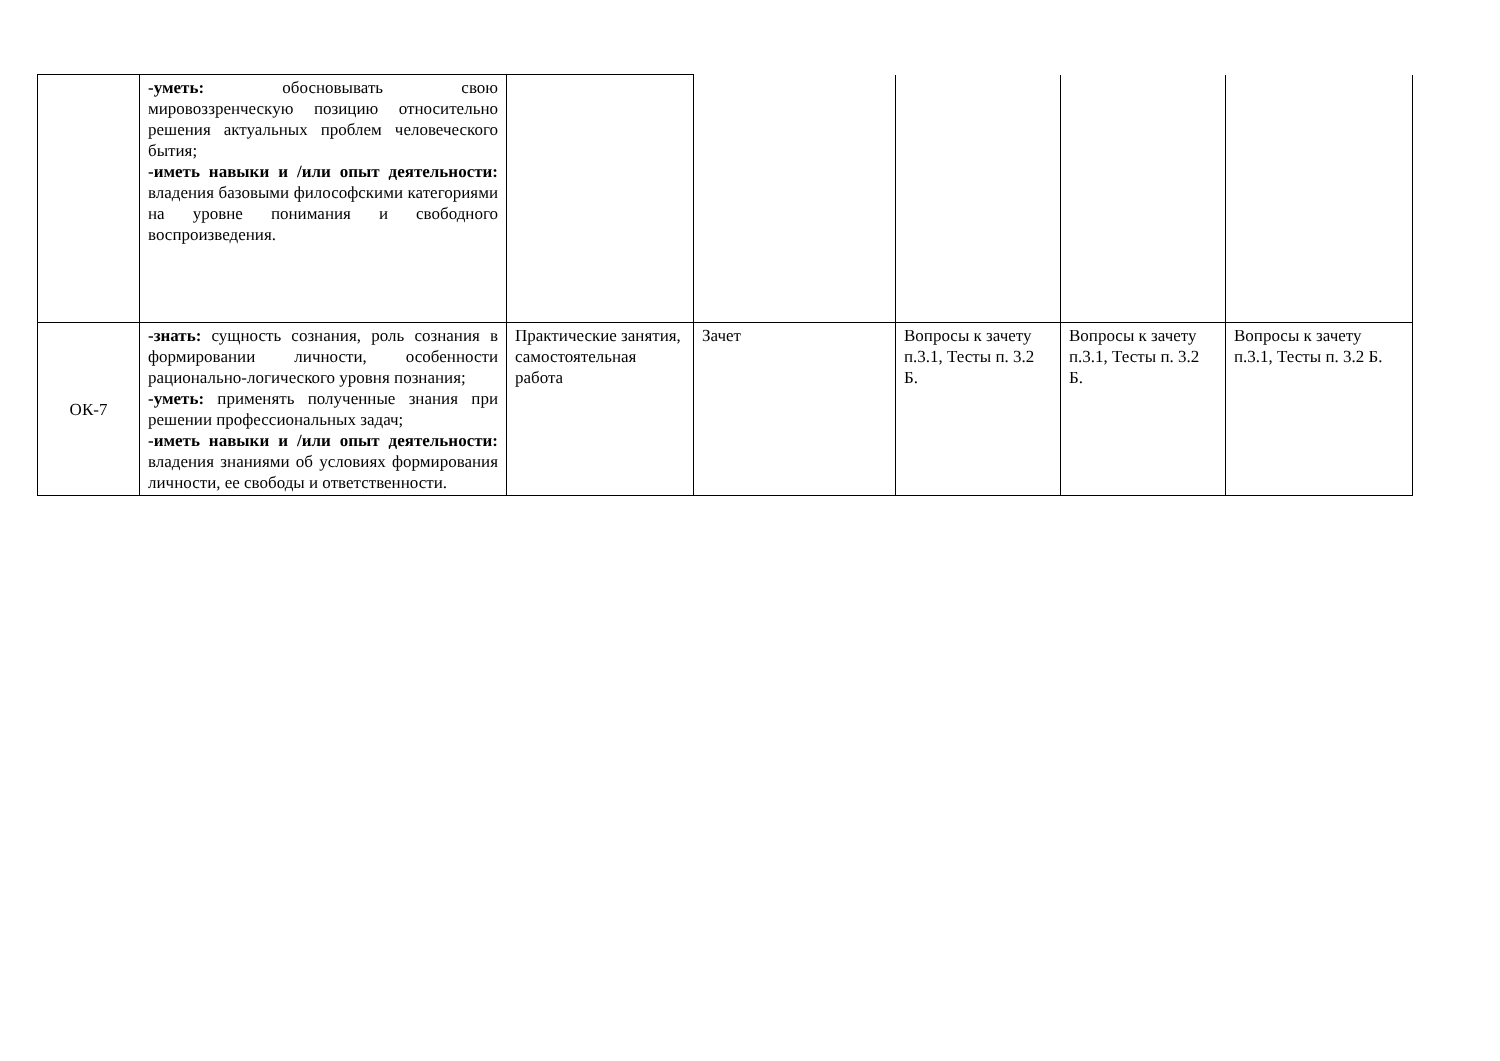| | -уметь: обосновывать свою мировоззренческую позицию относительно решения актуальных проблем человеческого бытия; -иметь навыки и /или опыт деятельности: владения базовыми философскими категориями на уровне понимания и свободного воспроизведения. | | | | | |
| ОК-7 | -знать: сущность сознания, роль сознания в формировании личности, особенности рационально-логического уровня познания; -уметь: применять полученные знания при решении профессиональных задач; -иметь навыки и /или опыт деятельности: владения знаниями об условиях формирования личности, ее свободы и ответственности. | Практические занятия, самостоятельная работа | Зачет | Вопросы к зачету п.3.1, Тесты п. 3.2 Б. | Вопросы к зачету п.3.1, Тесты п. 3.2 Б. | Вопросы к зачету п.3.1, Тесты п. 3.2 Б. |